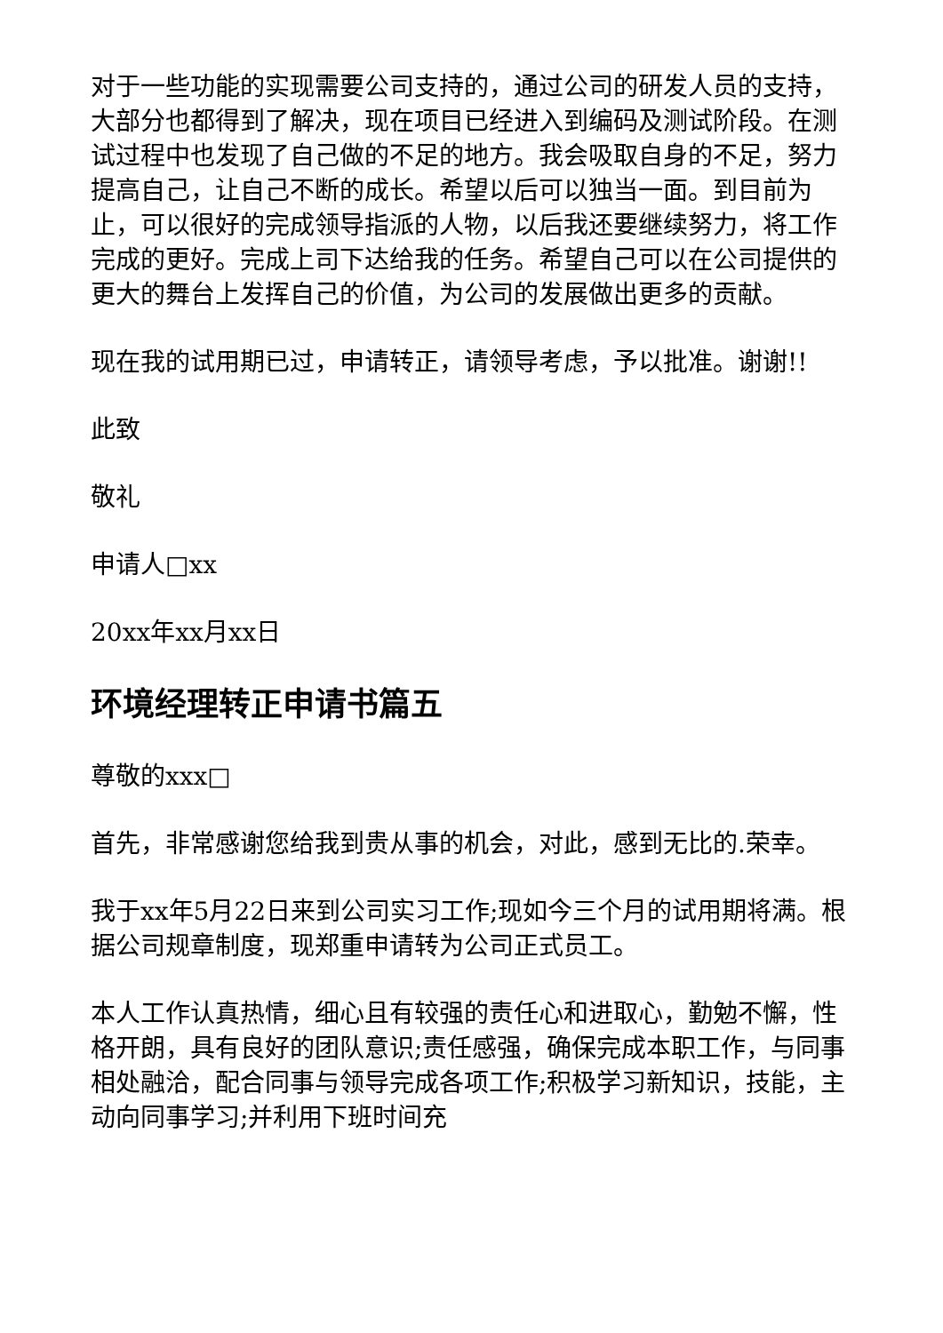对于一些功能的实现需要公司支持的，通过公司的研发人员的支持，大部分也都得到了解决，现在项目已经进入到编码及测试阶段。在测试过程中也发现了自己做的不足的地方。我会吸取自身的不足，努力提高自己，让自己不断的成长。希望以后可以独当一面。到目前为止，可以很好的完成领导指派的人物，以后我还要继续努力，将工作完成的更好。完成上司下达给我的任务。希望自己可以在公司提供的更大的舞台上发挥自己的价值，为公司的发展做出更多的贡献。
现在我的试用期已过，申请转正，请领导考虑，予以批准。谢谢!!
此致
敬礼
申请人□xx
20xx年xx月xx日
环境经理转正申请书篇五
尊敬的xxx□
首先，非常感谢您给我到贵从事的机会，对此，感到无比的.荣幸。
我于xx年5月22日来到公司实习工作;现如今三个月的试用期将满。根据公司规章制度，现郑重申请转为公司正式员工。
本人工作认真热情，细心且有较强的责任心和进取心，勤勉不懈，性格开朗，具有良好的团队意识;责任感强，确保完成本职工作，与同事相处融洽，配合同事与领导完成各项工作;积极学习新知识，技能，主动向同事学习;并利用下班时间充